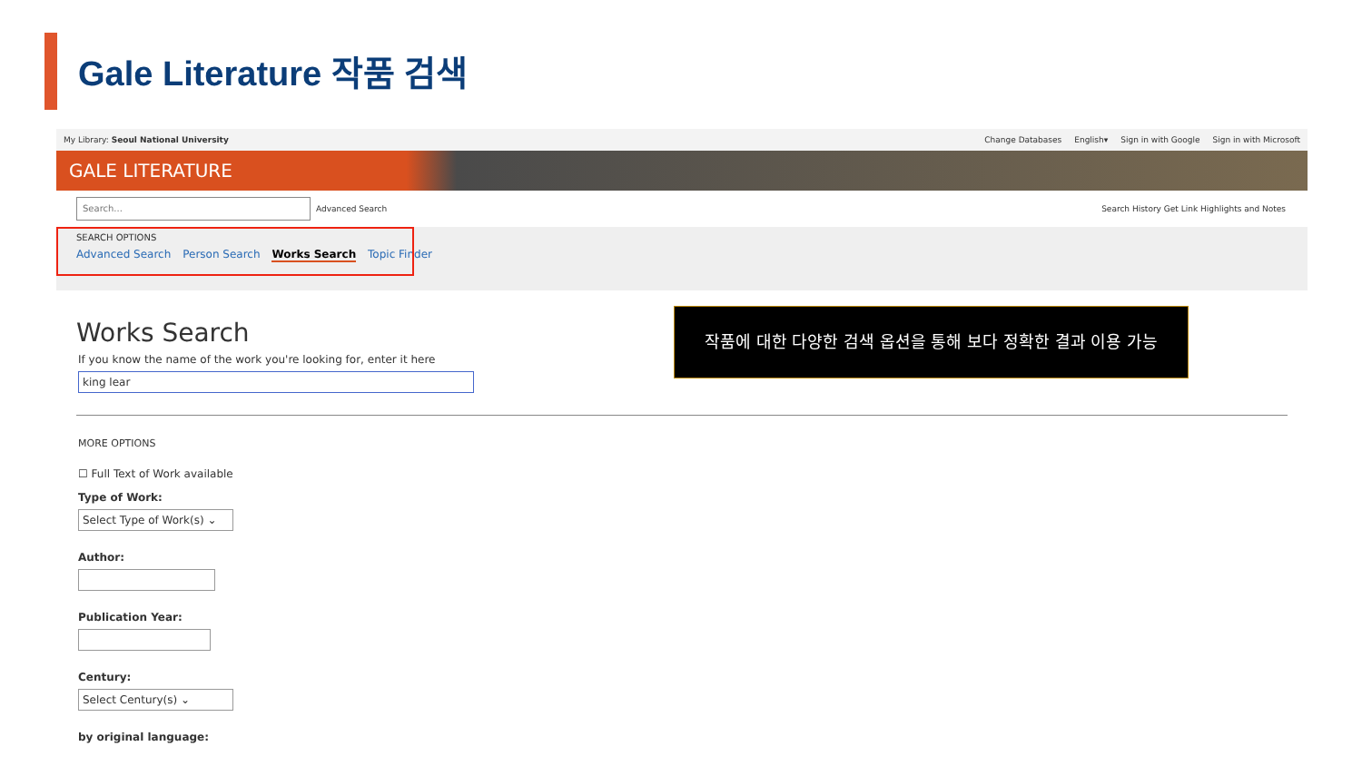Gale Literature 작품 검색
My Library: Seoul National University
Change Databases English▾ Sign in with Google Sign in with Microsoft
GALE LITERATURE
Search...
Advanced Search
Search History Get Link Highlights and Notes
SEARCH OPTIONS
Advanced Search Person Search Works Search Topic Finder
Works Search
If you know the name of the work you're looking for, enter it here
king lear
작품에 대한 다양한 검색 옵션을 통해 보다 정확한 결과 이용 가능
MORE OPTIONS
☐ Full Text of Work available
Type of Work:
Select Type of Work(s) ⌄
Author:
Publication Year:
Century:
Select Century(s) ⌄
by original language: